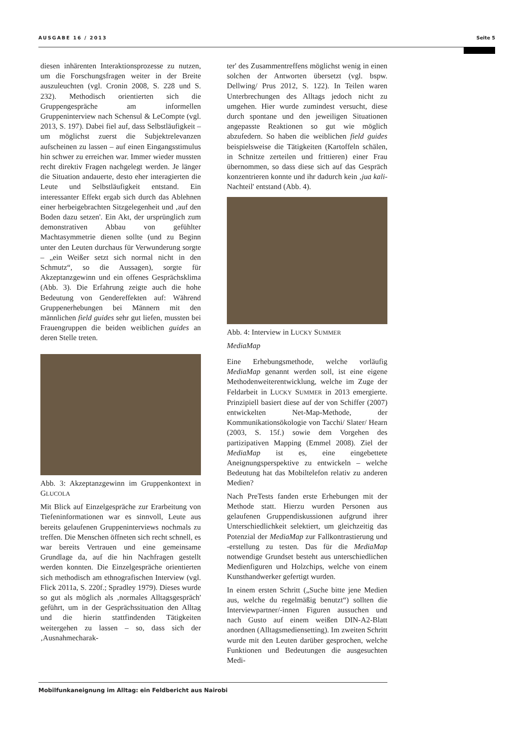AUSGABE 16 / 2013 Seite 5
diesen inhärenten Interaktionsprozesse zu nutzen, um die Forschungsfragen weiter in der Breite auszuleuchten (vgl. Cronin 2008, S. 228 und S. 232). Methodisch orientierten sich die Gruppengespräche am informellen Gruppeninterview nach Schensul & LeCompte (vgl. 2013, S. 197). Dabei fiel auf, dass Selbstläufigkeit – um möglichst zuerst die Subjektrelevanzen aufscheinen zu lassen – auf einen Eingangsstimulus hin schwer zu erreichen war. Immer wieder mussten recht direktiv Fragen nachgelegt werden. Je länger die Situation andauerte, desto eher interagierten die Leute und Selbstläufigkeit entstand. Ein interessanter Effekt ergab sich durch das Ablehnen einer herbeigebrachten Sitzgelegenheit und ‚auf den Boden dazu setzen'. Ein Akt, der ursprünglich zum demonstrativen Abbau von gefühlter Machtasymmetrie dienen sollte (und zu Beginn unter den Leuten durchaus für Verwunderung sorgte – „ein Weißer setzt sich normal nicht in den Schmutz“, so die Aussagen), sorgte für Akzeptanzgewinn und ein offenes Gesprächsklima (Abb. 3). Die Erfahrung zeigte auch die hohe Bedeutung von Gendereffekten auf: Während Gruppenerhebungen bei Männern mit den männlichen field guides sehr gut liefen, mussten bei Frauengruppen die beiden weiblichen guides an deren Stelle treten.
Abb. 3: Akzeptanzgewinn im Gruppenkontext in GLUCOLA
Mit Blick auf Einzelgespräche zur Erarbeitung von Tiefeninformationen war es sinnvoll, Leute aus bereits gelaufenen Gruppeninterviews nochmals zu treffen. Die Menschen öffneten sich recht schnell, es war bereits Vertrauen und eine gemeinsame Grundlage da, auf die hin Nachfragen gestellt werden konnten. Die Einzelgespräche orientierten sich methodisch am ethnografischen Interview (vgl. Flick 2011a, S. 220f.; Spradley 1979). Dieses wurde so gut als möglich als ‚normales Alltagsgespräch' geführt, um in der Gesprächssituation den Alltag und die hierin stattfindenden Tätigkeiten weitergehen zu lassen – so, dass sich der ‚Ausnahmecharak-
ter' des Zusammentreffens möglichst wenig in einen solchen der Antworten übersetzt (vgl. bspw. Dellwing/ Prus 2012, S. 122). In Teilen waren Unterbrechungen des Alltags jedoch nicht zu umgehen. Hier wurde zumindest versucht, diese durch spontane und den jeweiligen Situationen angepasste Reaktionen so gut wie möglich abzufedern. So haben die weiblichen field guides beispielsweise die Tätigkeiten (Kartoffeln schälen, in Schnitze zerteilen und frittieren) einer Frau übernommen, so dass diese sich auf das Gespräch konzentrieren konnte und ihr dadurch kein ‚jua kali-Nachteil' entstand (Abb. 4).
Abb. 4: Interview in LUCKY SUMMER
MediaMap
Eine Erhebungsmethode, welche vorläufig MediaMap genannt werden soll, ist eine eigene Methodenweiterentwicklung, welche im Zuge der Feldarbeit in LUCKY SUMMER in 2013 emergierte. Prinzipiell basiert diese auf der von Schiffer (2007) entwickelten Net-Map-Methode, der Kommunikationsökologie von Tacchi/ Slater/ Hearn (2003, S. 15f.) sowie dem Vorgehen des partizipativen Mapping (Emmel 2008). Ziel der MediaMap ist es, eine eingebettete Aneignungsperspektive zu entwickeln – welche Bedeutung hat das Mobiltelefon relativ zu anderen Medien?
Nach PreTests fanden erste Erhebungen mit der Methode statt. Hierzu wurden Personen aus gelaufenen Gruppendiskussionen aufgrund ihrer Unterschiedlichkeit selektiert, um gleichzeitig das Potenzial der MediaMap zur Fallkontrastierung und -erstellung zu testen. Das für die MediaMap notwendige Grundset besteht aus unterschiedlichen Medienfiguren und Holzchips, welche von einem Kunsthandwerker gefertigt wurden.
In einem ersten Schritt („Suche bitte jene Medien aus, welche du regelmäßig benutzt“) sollten die Interviewpartner/-innen Figuren aussuchen und nach Gusto auf einem weißen DIN-A2-Blatt anordnen (Alltagsmediensetting). Im zweiten Schritt wurde mit den Leuten darüber gesprochen, welche Funktionen und Bedeutungen die ausgesuchten Medi-
Mobilfunkaneignung im Alltag: ein Feldbericht aus Nairobi